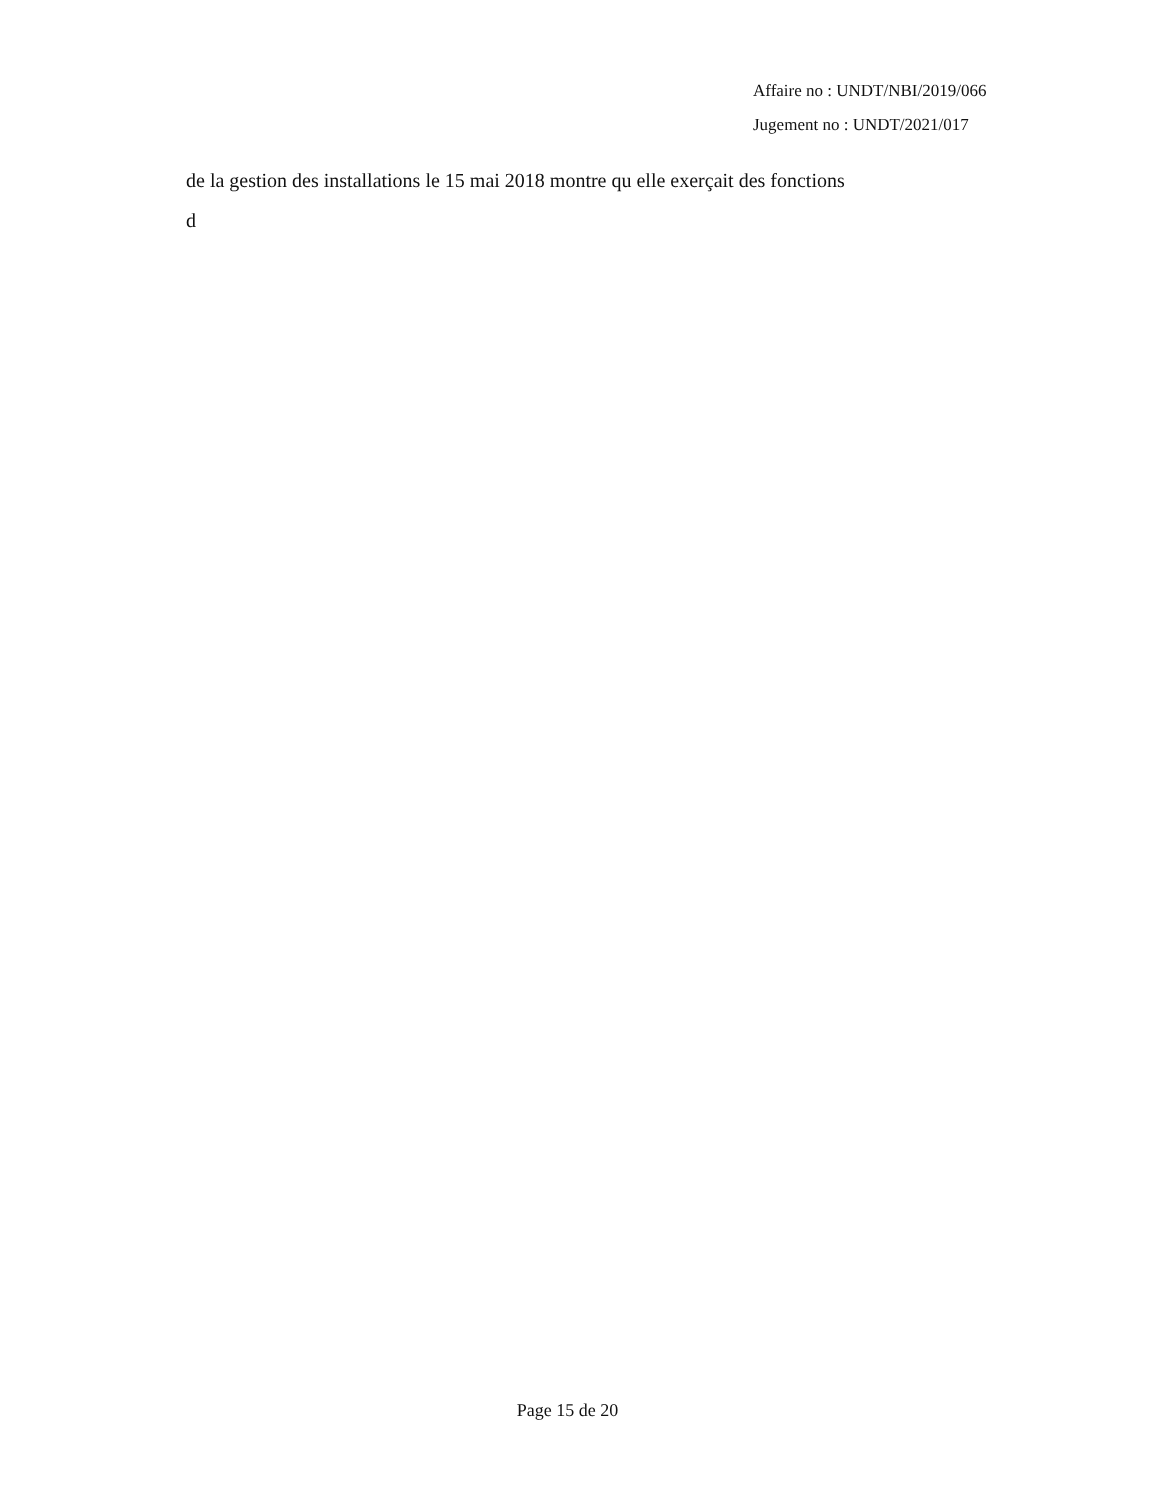Affaire no : UNDT/NBI/2019/066
Jugement no : UNDT/2021/017
de la gestion des installations le 15 mai 2018 montre qu elle exerçait des fonctions
d
Page 15 de 20